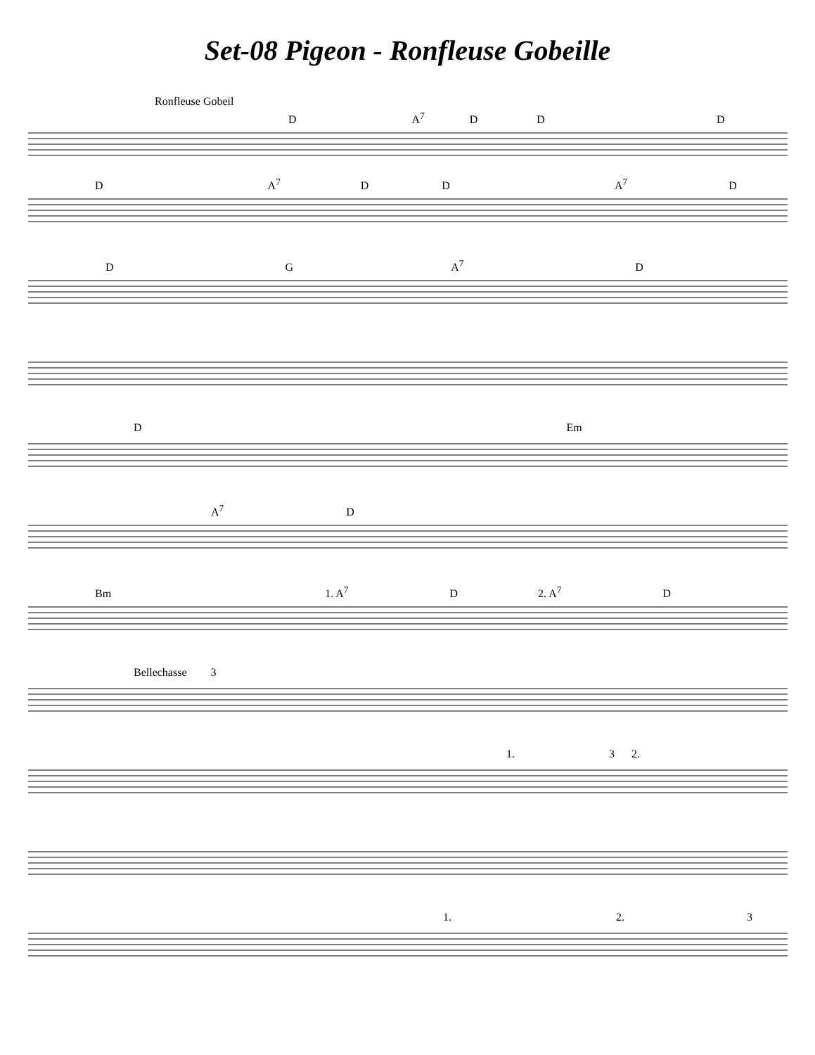Set-08 Pigeon - Ronfleuse Gobeille
Ronfleuse Gobeil
D A<sup>7</sup> D D D
D A<sup>7</sup> D D A<sup>7</sup> D
D G A<sup>7</sup> D
D Em
A<sup>7</sup> D
Bm 1. A<sup>7</sup> D 2. A<sup>7</sup> D
Bellechasse 3
1. 3 2.
1. 2. 3